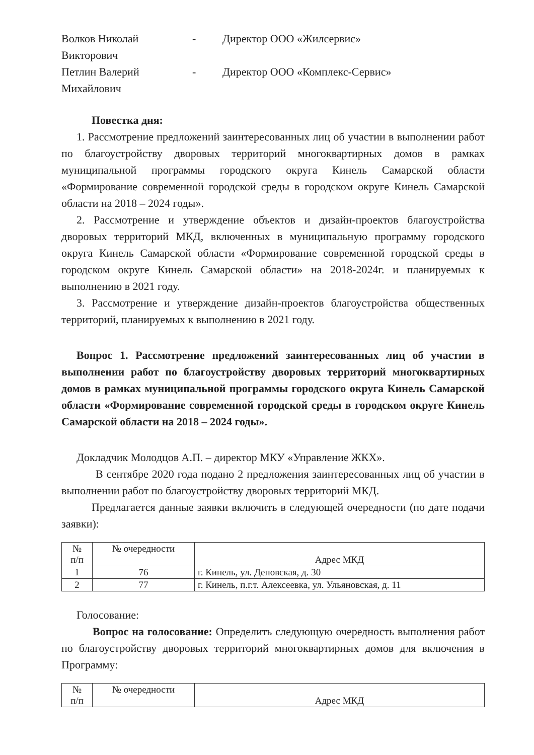Волков Николай Викторович
- Директор ООО «Жилсервис»
Петлин Валерий Михайлович
- Директор ООО «Комплекс-Сервис»
Повестка дня:
1. Рассмотрение предложений заинтересованных лиц об участии в выполнении работ по благоустройству дворовых территорий многоквартирных домов в рамках муниципальной программы городского округа Кинель Самарской области «Формирование современной городской среды в городском округе Кинель Самарской области на 2018 – 2024 годы».
2. Рассмотрение и утверждение объектов и дизайн-проектов благоустройства дворовых территорий МКД, включенных в муниципальную программу городского округа Кинель Самарской области «Формирование современной городской среды в городском округе Кинель Самарской области» на 2018-2024г. и планируемых к выполнению в 2021 году.
3. Рассмотрение и утверждение дизайн-проектов благоустройства общественных территорий, планируемых к выполнению в 2021 году.
Вопрос 1. Рассмотрение предложений заинтересованных лиц об участии в выполнении работ по благоустройству дворовых территорий многоквартирных домов в рамках муниципальной программы городского округа Кинель Самарской области «Формирование современной городской среды в городском округе Кинель Самарской области на 2018 – 2024 годы».
Докладчик Молодцов А.П. – директор МКУ «Управление ЖКХ».
В сентябре 2020 года подано 2 предложения заинтересованных лиц об участии в выполнении работ по благоустройству дворовых территорий МКД.
Предлагается данные заявки включить в следующей очередности (по дате подачи заявки):
| № п/п | № очередности | Адрес МКД |
| 1 | 76 | г. Кинель, ул. Деповская, д. 30 |
| 2 | 77 | г. Кинель, п.г.т. Алексеевка, ул. Ульяновская, д. 11 |
Голосование:
Вопрос на голосование: Определить следующую очередность выполнения работ по благоустройству дворовых территорий многоквартирных домов для включения в Программу:
| № п/п | № очередности | Адрес МКД |